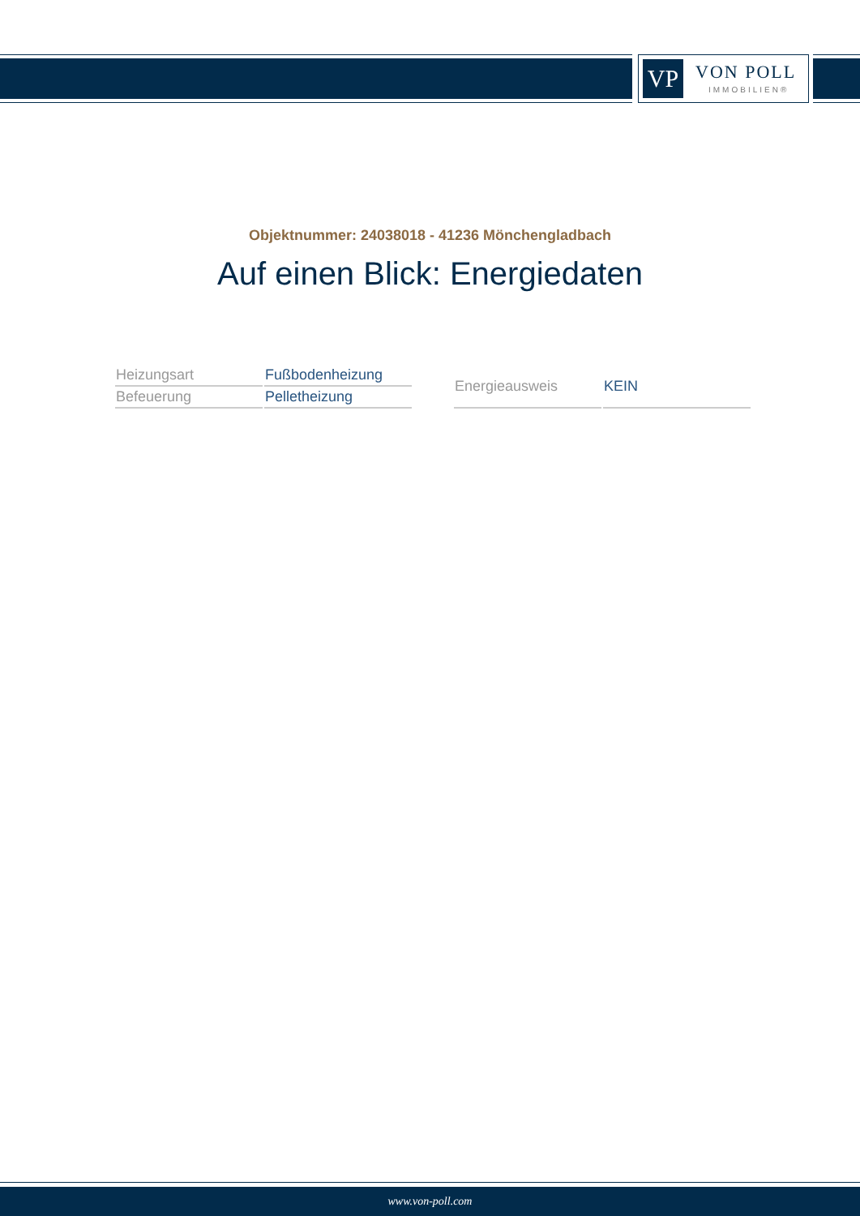VP VON POLL
IMMOBILIEN®
Objektnummer: 24038018 - 41236 Mönchengladbach
Auf einen Blick: Energiedaten
| Heizungsart | Fußbodenheizung |
| Befeuerung | Pelletheizung |
| Energieausweis | KEIN |
www.von-poll.com